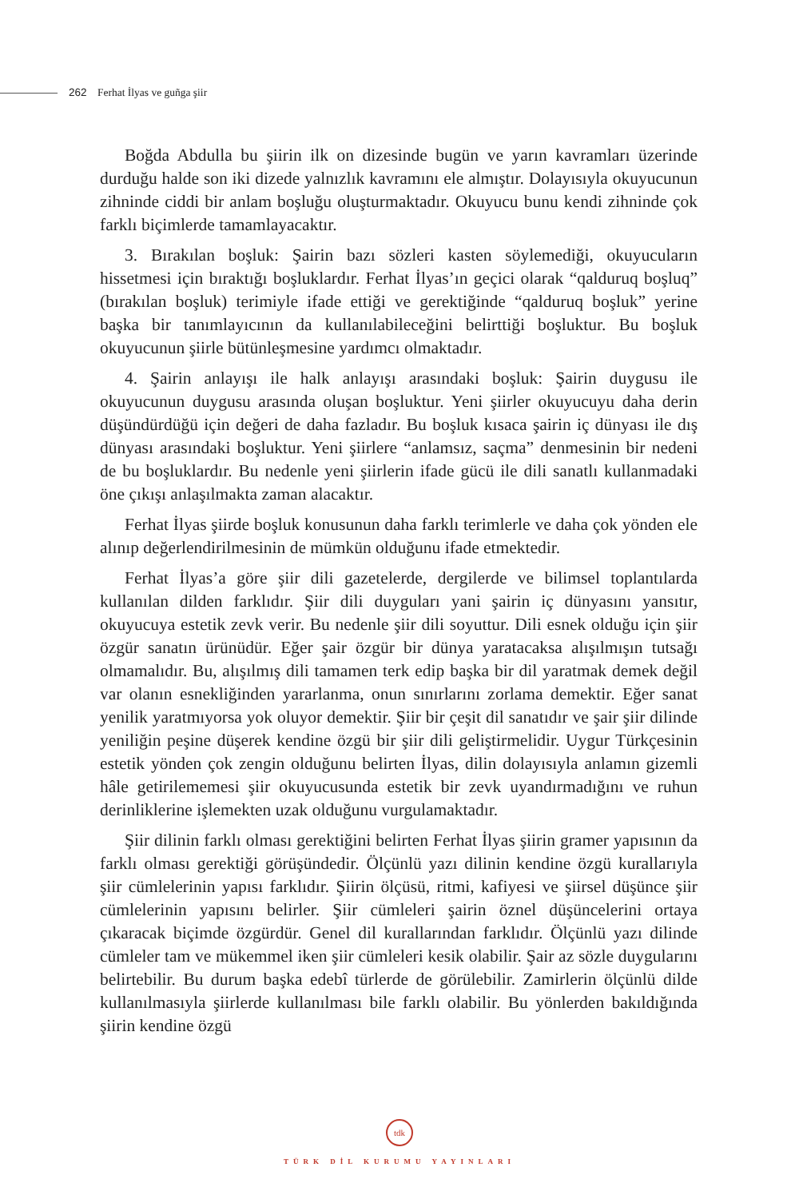262 Ferhat İlyas ve guñga şiir
Boğda Abdulla bu şiirin ilk on dizesinde bugün ve yarın kavramları üzerinde durduğu halde son iki dizede yalnızlık kavramını ele almıştır. Dolayısıyla okuyucunun zihninde ciddi bir anlam boşluğu oluşturmaktadır. Okuyucu bunu kendi zihninde çok farklı biçimlerde tamamlayacaktır.
3. Bırakılan boşluk: Şairin bazı sözleri kasten söylemediği, okuyucuların hissetmesi için bıraktığı boşluklardır. Ferhat İlyas’ın geçici olarak “qalduruq boşluq” (bırakılan boşluk) terimiyle ifade ettiği ve gerektiğinde “qalduruq boşluk” yerine başka bir tanımlayıcının da kullanılabileceğini belirttiği boşluktur. Bu boşluk okuyucunun şiirle bütünleşmesine yardımcı olmaktadır.
4. Şairin anlayışı ile halk anlayışı arasındaki boşluk: Şairin duygusu ile okuyucunun duygusu arasında oluşan boşluktur. Yeni şiirler okuyucuyu daha derin düşündürdüğü için değeri de daha fazladır. Bu boşluk kısaca şairin iç dünyası ile dış dünyası arasındaki boşluktur. Yeni şiirlere “anlamsız, saçma” denmesinin bir nedeni de bu boşluklardır. Bu nedenle yeni şiirlerin ifade gücü ile dili sanatlı kullanmadaki öne çıkışı anlaşılmakta zaman alacaktır.
Ferhat İlyas şiirde boşluk konusunun daha farklı terimlerle ve daha çok yönden ele alınıp değerlendirilmesinin de mümkün olduğunu ifade etmektedir.
Ferhat İlyas’a göre şiir dili gazetelerde, dergilerde ve bilimsel toplantılarda kullanılan dilden farklıdır. Şiir dili duyguları yani şairin iç dünyasını yansıtır, okuyucuya estetik zevk verir. Bu nedenle şiir dili soyuttur. Dili esnek olduğu için şiir özgür sanatın ürünüdür. Eğer şair özgür bir dünya yaratacaksa alışılmışın tutsağı olmamalıdır. Bu, alışılmış dili tamamen terk edip başka bir dil yaratmak demek değil var olanın esnekliğinden yararlanma, onun sınırlarını zorlama demektir. Eğer sanat yenilik yaratmıyorsa yok oluyor demektir. Şiir bir çeşit dil sanatıdır ve şair şiir dilinde yeniliğin peşine düşerek kendine özgü bir şiir dili geliştirmelidir. Uygur Türkçesinin estetik yönden çok zengin olduğunu belirten İlyas, dilin dolayısıyla anlamın gizemli hâle getirilememesi şiir okuyucusunda estetik bir zevk uyandırmadığını ve ruhun derinliklerine işlemekten uzak olduğunu vurgulamaktadır.
Şiir dilinin farklı olması gerektiğini belirten Ferhat İlyas şiirin gramer yapısının da farklı olması gerektiği görüşündedir. Ölçünlü yazı dilinin kendine özgü kurallarıyla şiir cümlelerinin yapısı farklıdır. Şiirin ölçüsü, ritmi, kafiyesi ve şiirsel düşünce şiir cümlelerinin yapısını belirler. Şiir cümleleri şairin öznel düşüncelerini ortaya çıkaracak biçimde özgürdür. Genel dil kurallarından farklıdır. Ölçünlü yazı dilinde cümleler tam ve mükemmel iken şiir cümleleri kesik olabilir. Şair az sözle duygularını belirtebilir. Bu durum başka edebî türlerde de görülebilir. Zamirlerin ölçünlü dilde kullanılmasıyla şiirlerde kullanılması bile farklı olabilir. Bu yönlerden bakıldığında şiirin kendine özgü
tdk
TÜRK DİL KURUMU YAYINLARI